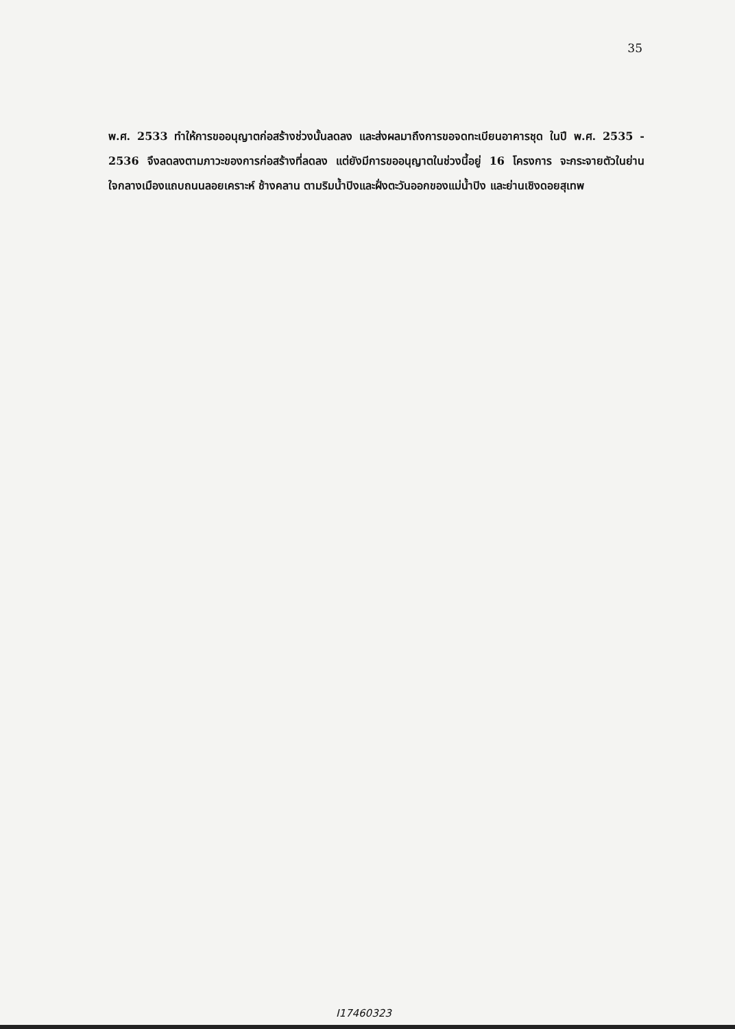35
พ.ศ. 2533 ทำให้การขออนุญาตก่อสร้างช่วงนั้นลดลง และส่งผลมาถึงการขอจดทะเบียนอาคารชุด ในปี พ.ศ. 2535 - 2536 จึงลดลงตามภาวะของการก่อสร้างที่ลดลง แต่ยังมีการขออนุญาตในช่วงนี้อยู่ 16 โครงการ จะกระจายตัวในย่านใจกลางเมืองแถบถนนลอยเคราะห์ ช้างคลาน ตามริมน้ำปิงและฝั่งตะวันออกของแม่น้ำปิง และย่านเชิงดอยสุเทพ
I17460323